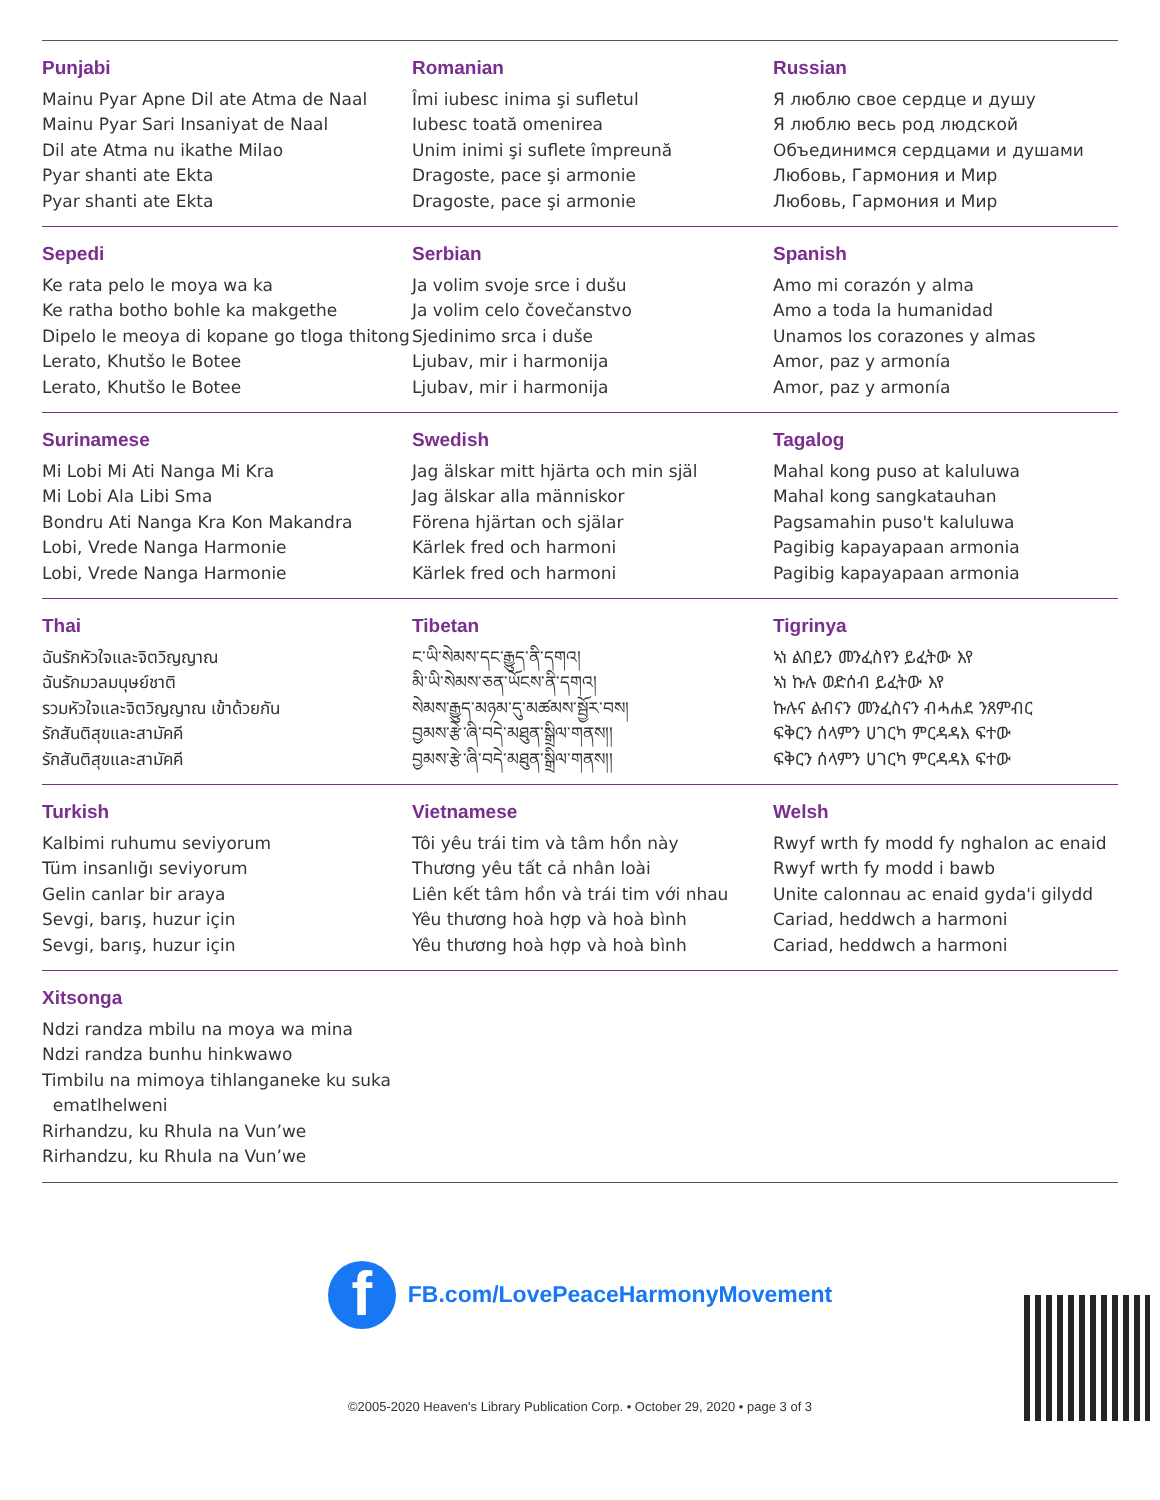Punjabi
Mainu Pyar Apne Dil ate Atma de Naal
Mainu Pyar Sari Insaniyat de Naal
Dil ate Atma nu ikathe Milao
Pyar shanti ate Ekta
Pyar shanti ate Ekta
Romanian
Îmi iubesc inima şi sufletul
Iubesc toată omenirea
Unim inimi şi suflete împreună
Dragoste, pace şi armonie
Dragoste, pace şi armonie
Russian
Я люблю свое сердце и душу
Я люблю весь род людской
Объединимся сердцами и душами
Любовь, Гармония и Мир
Любовь, Гармония и Мир
Sepedi
Ke rata pelo le moya wa ka
Ke ratha botho bohle ka makgethe
Dipelo le meoya di kopane go tloga thitong
Lerato, Khutšo le Botee
Lerato, Khutšo le Botee
Serbian
Ja volim svoje srce i dušu
Ja volim celo čovečanstvo
Sjedinimo srca i duše
Ljubav, mir i harmonija
Ljubav, mir i harmonija
Spanish
Amo mi corazón y alma
Amo a toda la humanidad
Unamos los corazones y almas
Amor, paz y armonía
Amor, paz y armonía
Surinamese
Mi Lobi Mi Ati Nanga Mi Kra
Mi Lobi Ala Libi Sma
Bondru Ati Nanga Kra Kon Makandra
Lobi, Vrede Nanga Harmonie
Lobi, Vrede Nanga Harmonie
Swedish
Jag älskar mitt hjärta och min själ
Jag älskar alla människor
Förena hjärtan och själar
Kärlek fred och harmoni
Kärlek fred och harmoni
Tagalog
Mahal kong puso at kaluluwa
Mahal kong sangkatauhan
Pagsamahin puso't kaluluwa
Pagibig kapayapaan armonia
Pagibig kapayapaan armonia
Thai
ฉันรักหัวใจและจิตวิญญาณ
ฉันรักมวลมนุษย์ชาติ
รวมหัวใจและจิตวิญญาณ เข้าด้วยกัน
รักสันติสุขและสามัคคี
รักสันติสุขและสามัคคี
Tibetan
ང་ཡི་སེམས་དང་རྒྱུད་ནི་དགའ།
མི་ཡི་སེམས་ཅན་ཡོངས་ནི་དགའ།
སེམས་རྒྱུད་མཉམ་དུ་མཚམས་སྦྱོར་བས།
བྱམས་རྩེ་ཞི་བདེ་མཐུན་སྒྲིལ་གནས།།
བྱམས་རྩེ་ཞི་བདེ་མཐུན་སྒྲིལ་གནས།།
Tigrinya
ኣነ ልበይን መንፈስየን ይፈትው እየ
ኣነ ኩሉ ወድሰብ ይፈትው እየ
ኩሉና ልብናን መንፈስናን ብሓሐደ ንጸምብር
ፍቅርን ሰላምን ሀገርካ ምርዳዳእ ፍተው
ፍቅርን ሰላምን ሀገርካ ምርዳዳእ ፍተው
Turkish
Kalbimi ruhumu seviyorum
Tüm insanlığı seviyorum
Gelin canlar bir araya
Sevgi, barış, huzur için
Sevgi, barış, huzur için
Vietnamese
Tôi yêu trái tim và tâm hồn này
Thương yêu tất cả nhân loài
Liên kết tâm hồn và trái tim với nhau
Yêu thương hoà hợp và hoà bình
Yêu thương hoà hợp và hoà bình
Welsh
Rwyf wrth fy modd fy nghalon ac enaid
Rwyf wrth fy modd i bawb
Unite calonnau ac enaid gyda'i gilydd
Cariad, heddwch a harmoni
Cariad, heddwch a harmoni
Xitsonga
Ndzi randza mbilu na moya wa mina
Ndzi randza bunhu hinkwawo
Timbilu na mimoya tihlanganeke ku suka
ematlhelweni
Rirhandzu, ku Rhula na Vun’we
Rirhandzu, ku Rhula na Vun’we
f
FB.com/LovePeaceHarmonyMovement
©2005-2020 Heaven's Library Publication Corp. • October 29, 2020 • page 3 of 3